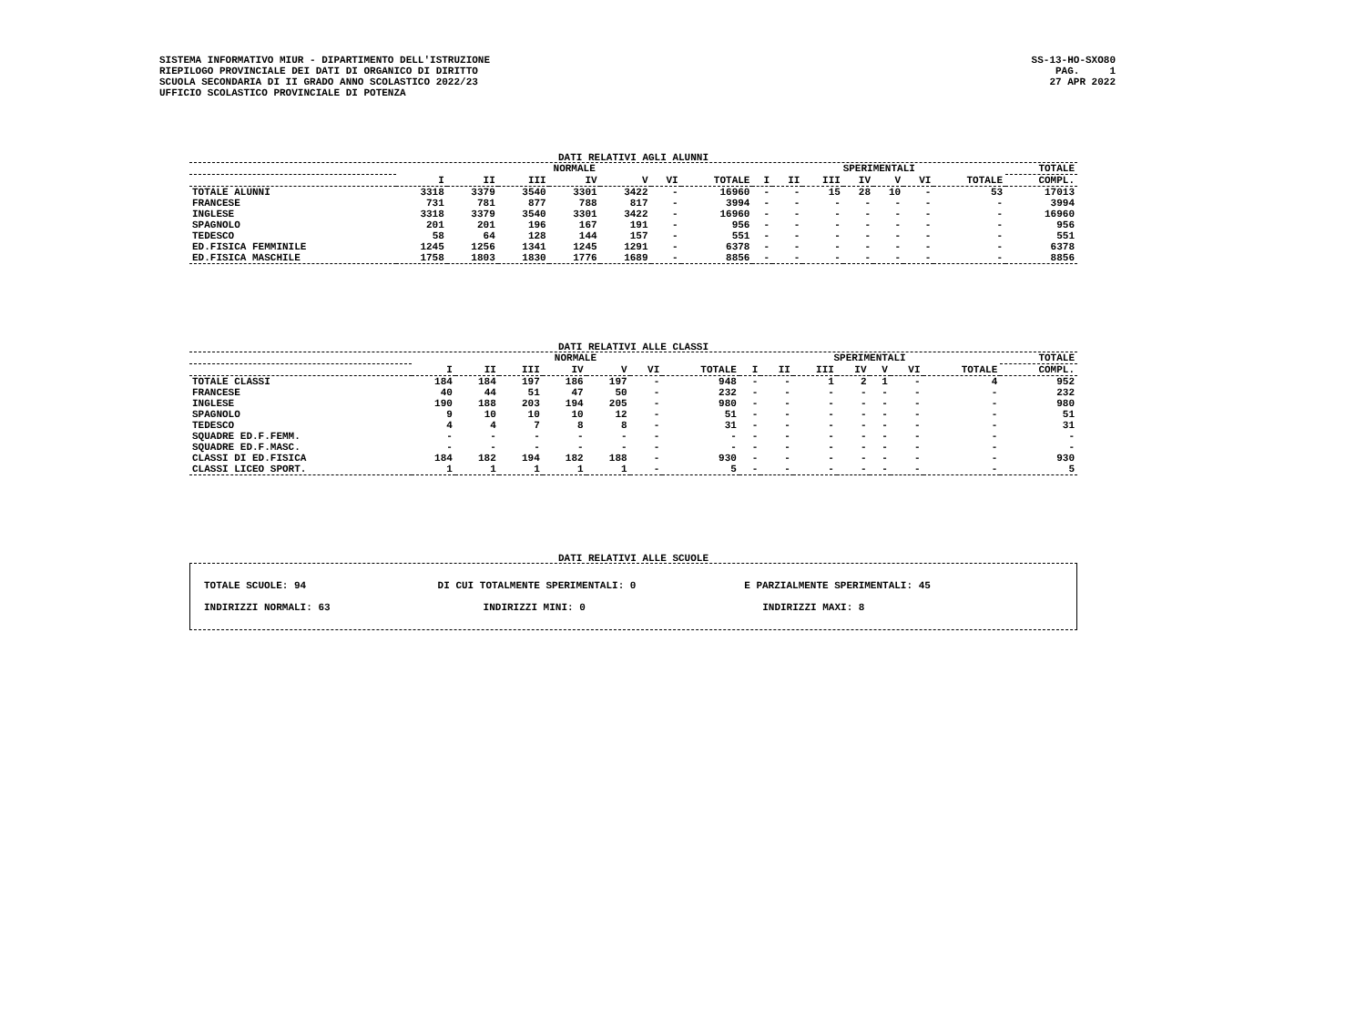SISTEMA INFORMATIVO MIUR - DIPARTIMENTO DELL'ISTRUZIONE RIEPILOGO PROVINCIALE DEI DATI DI ORGANICO DI DIRITTO SCUOLA SECONDARIA DI II GRADO ANNO SCOLASTICO 2022/23 UFFICIO SCOLASTICO PROVINCIALE DI POTENZA
SS-13-HO-SXO80 PAG. 1 27 APR 2022
DATI RELATIVI AGLI ALUNNI
| | NORMALE | | | | | | | SPERIMENTALI | | | | | | | TOTALE |
| --- | --- | --- | --- | --- | --- | --- | --- | --- | --- | --- | --- | --- | --- | --- | --- |
| | I | II | III | IV | V | VI | TOTALE | I | II | III | IV | V | VI | TOTALE | COMPL. |
| TOTALE ALUNNI | 3318 | 3379 | 3540 | 3301 | 3422 | - | 16960 | - | - | 15 | 28 | 10 | - | 53 | 17013 |
| FRANCESE | 731 | 781 | 877 | 788 | 817 | - | 3994 | - | - | - | - | - | - | - | 3994 |
| INGLESE | 3318 | 3379 | 3540 | 3301 | 3422 | - | 16960 | - | - | - | - | - | - | - | 16960 |
| SPAGNOLO | 201 | 201 | 196 | 167 | 191 | - | 956 | - | - | - | - | - | - | - | 956 |
| TEDESCO | 58 | 64 | 128 | 144 | 157 | - | 551 | - | - | - | - | - | - | - | 551 |
| ED.FISICA FEMMINILE | 1245 | 1256 | 1341 | 1245 | 1291 | - | 6378 | - | - | - | - | - | - | - | 6378 |
| ED.FISICA MASCHILE | 1758 | 1803 | 1830 | 1776 | 1689 | - | 8856 | - | - | - | - | - | - | - | 8856 |
DATI RELATIVI ALLE CLASSI
| | NORMALE | | | | | | | SPERIMENTALI | | | | | | | TOTALE |
| --- | --- | --- | --- | --- | --- | --- | --- | --- | --- | --- | --- | --- | --- | --- | --- |
| | I | II | III | IV | V | VI | TOTALE | I | II | III | IV | V | VI | TOTALE | COMPL. |
| TOTALE CLASSI | 184 | 184 | 197 | 186 | 197 | - | 948 | - | - | 1 | 2 | 1 | - | 4 | 952 |
| FRANCESE | 40 | 44 | 51 | 47 | 50 | - | 232 | - | - | - | - | - | - | - | 232 |
| INGLESE | 190 | 188 | 203 | 194 | 205 | - | 980 | - | - | - | - | - | - | - | 980 |
| SPAGNOLO | 9 | 10 | 10 | 10 | 12 | - | 51 | - | - | - | - | - | - | - | 51 |
| TEDESCO | 4 | 4 | 7 | 8 | 8 | - | 31 | - | - | - | - | - | - | - | 31 |
| SQUADRE ED.F.FEMM. | - | - | - | - | - | - | - | - | - | - | - | - | - | - | - |
| SQUADRE ED.F.MASC. | - | - | - | - | - | - | - | - | - | - | - | - | - | - | - |
| CLASSI DI ED.FISICA | 184 | 182 | 194 | 182 | 188 | - | 930 | - | - | - | - | - | - | - | 930 |
| CLASSI LICEO SPORT. | 1 | 1 | 1 | 1 | 1 | - | 5 | - | - | - | - | - | - | - | 5 |
DATI RELATIVI ALLE SCUOLE
TOTALE SCUOLE: 94 DI CUI TOTALMENTE SPERIMENTALI: 0 E PARZIALMENTE SPERIMENTALI: 45
INDIRIZZI NORMALI: 63 INDIRIZZI MINI: 0 INDIRIZZI MAXI: 8